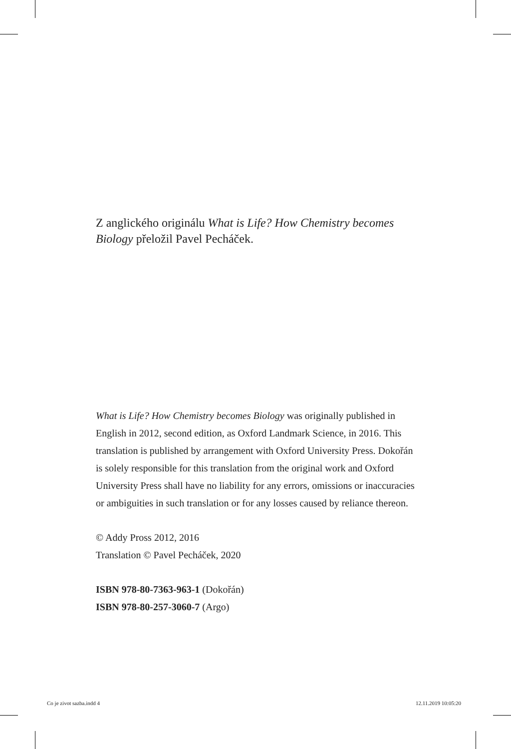Z anglického originálu What is Life? How Chemistry becomes Biology přeložil Pavel Pecháček.
What is Life? How Chemistry becomes Biology was originally published in English in 2012, second edition, as Oxford Landmark Science, in 2016. This translation is published by arrangement with Oxford University Press. Dokořán is solely responsible for this translation from the original work and Oxford University Press shall have no liability for any errors, omissions or inaccuracies or ambiguities in such translation or for any losses caused by reliance thereon.
© Addy Pross 2012, 2016
Translation © Pavel Pecháček, 2020
ISBN 978-80-7363-963-1 (Dokořán)
ISBN 978-80-257-3060-7 (Argo)
Co je zivot sazba.indd 4 12.11.2019 10:05:20